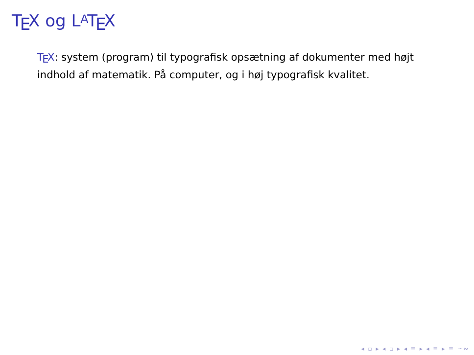T<sub>E</sub>X og L<sup>A</sup> T<sub>E</sub>X
T<sub>E</sub>X: system (program) til typografisk opsætning af dokumenter med højt indhold af matematik. På computer, og i høj typografisk kvalitet.
◂ ▫ ▸ ◂ ▫ ▸ ◂ ≡ ▸ ◂ ≡ ▸ ≡ ∽∾